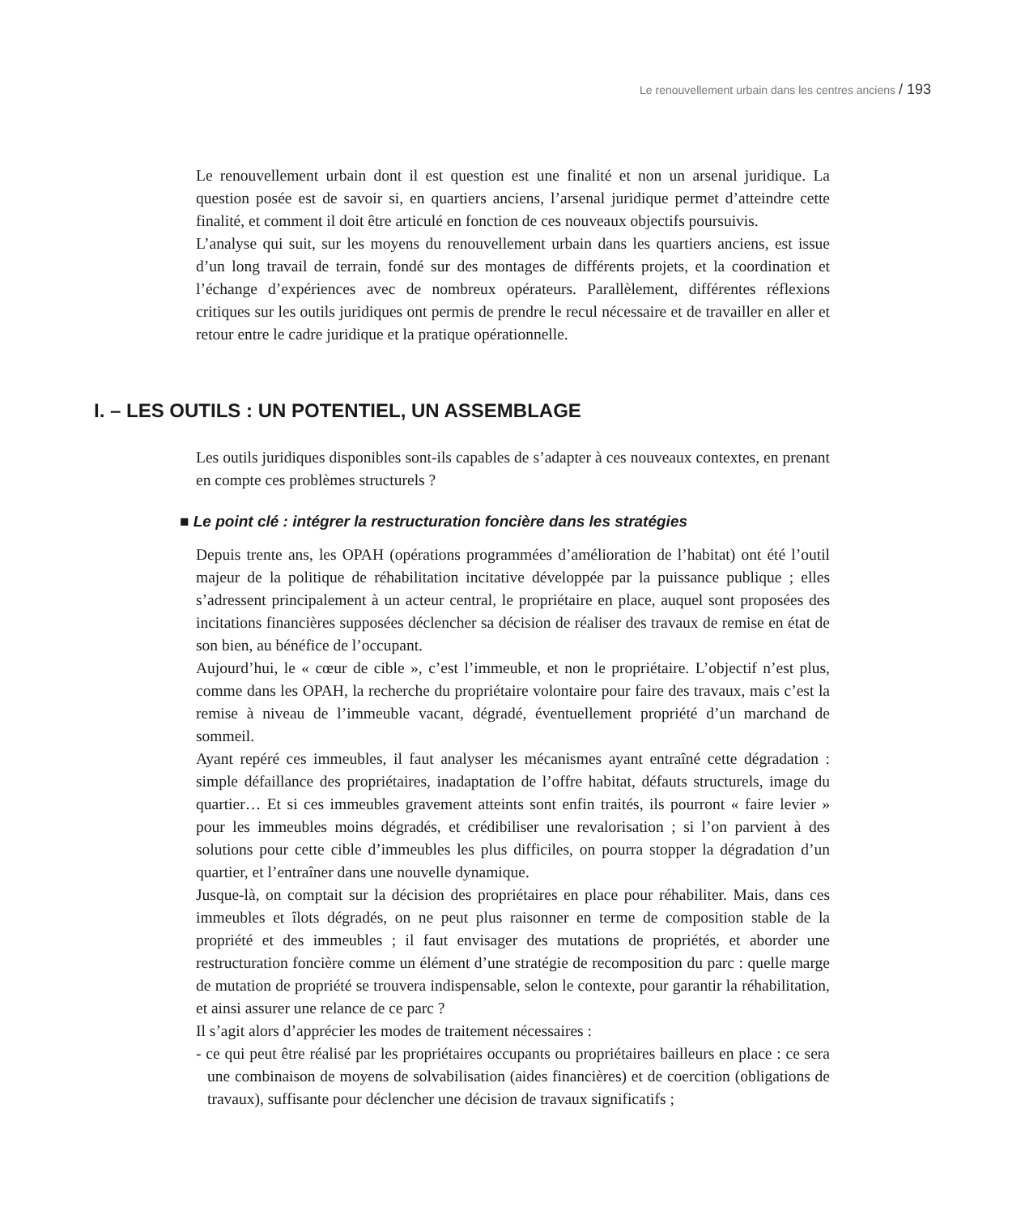Le renouvellement urbain dans les centres anciens / 193
Le renouvellement urbain dont il est question est une finalité et non un arsenal juridique. La question posée est de savoir si, en quartiers anciens, l’arsenal juridique permet d’atteindre cette finalité, et comment il doit être articulé en fonction de ces nouveaux objectifs poursuivis.
L’analyse qui suit, sur les moyens du renouvellement urbain dans les quartiers anciens, est issue d’un long travail de terrain, fondé sur des montages de différents projets, et la coordination et l’échange d’expériences avec de nombreux opérateurs. Parallèlement, différentes réflexions critiques sur les outils juridiques ont permis de prendre le recul nécessaire et de travailler en aller et retour entre le cadre juridique et la pratique opérationnelle.
I. – LES OUTILS : UN POTENTIEL, UN ASSEMBLAGE
Les outils juridiques disponibles sont-ils capables de s’adapter à ces nouveaux contextes, en prenant en compte ces problèmes structurels ?
■ Le point clé : intégrer la restructuration foncière dans les stratégies
Depuis trente ans, les OPAH (opérations programmées d’amélioration de l’habitat) ont été l’outil majeur de la politique de réhabilitation incitative développée par la puissance publique ; elles s’adressent principalement à un acteur central, le propriétaire en place, auquel sont proposées des incitations financières supposées déclencher sa décision de réaliser des travaux de remise en état de son bien, au bénéfice de l’occupant.
Aujourd’hui, le « cœur de cible », c’est l’immeuble, et non le propriétaire. L’objectif n’est plus, comme dans les OPAH, la recherche du propriétaire volontaire pour faire des travaux, mais c’est la remise à niveau de l’immeuble vacant, dégradé, éventuellement propriété d’un marchand de sommeil.
Ayant repéré ces immeubles, il faut analyser les mécanismes ayant entraîné cette dégradation : simple défaillance des propriétaires, inadaptation de l’offre habitat, défauts structurels, image du quartier… Et si ces immeubles gravement atteints sont enfin traités, ils pourront « faire levier » pour les immeubles moins dégradés, et crédibiliser une revalorisation ; si l’on parvient à des solutions pour cette cible d’immeubles les plus difficiles, on pourra stopper la dégradation d’un quartier, et l’entraîner dans une nouvelle dynamique.
Jusque-là, on comptait sur la décision des propriétaires en place pour réhabiliter. Mais, dans ces immeubles et îlots dégradés, on ne peut plus raisonner en terme de composition stable de la propriété et des immeubles ; il faut envisager des mutations de propriétés, et aborder une restructuration foncière comme un élément d’une stratégie de recomposition du parc : quelle marge de mutation de propriété se trouvera indispensable, selon le contexte, pour garantir la réhabilitation, et ainsi assurer une relance de ce parc ?
Il s’agit alors d’apprécier les modes de traitement nécessaires :
- ce qui peut être réalisé par les propriétaires occupants ou propriétaires bailleurs en place : ce sera une combinaison de moyens de solvabilisation (aides financières) et de coercition (obligations de travaux), suffisante pour déclencher une décision de travaux significatifs ;